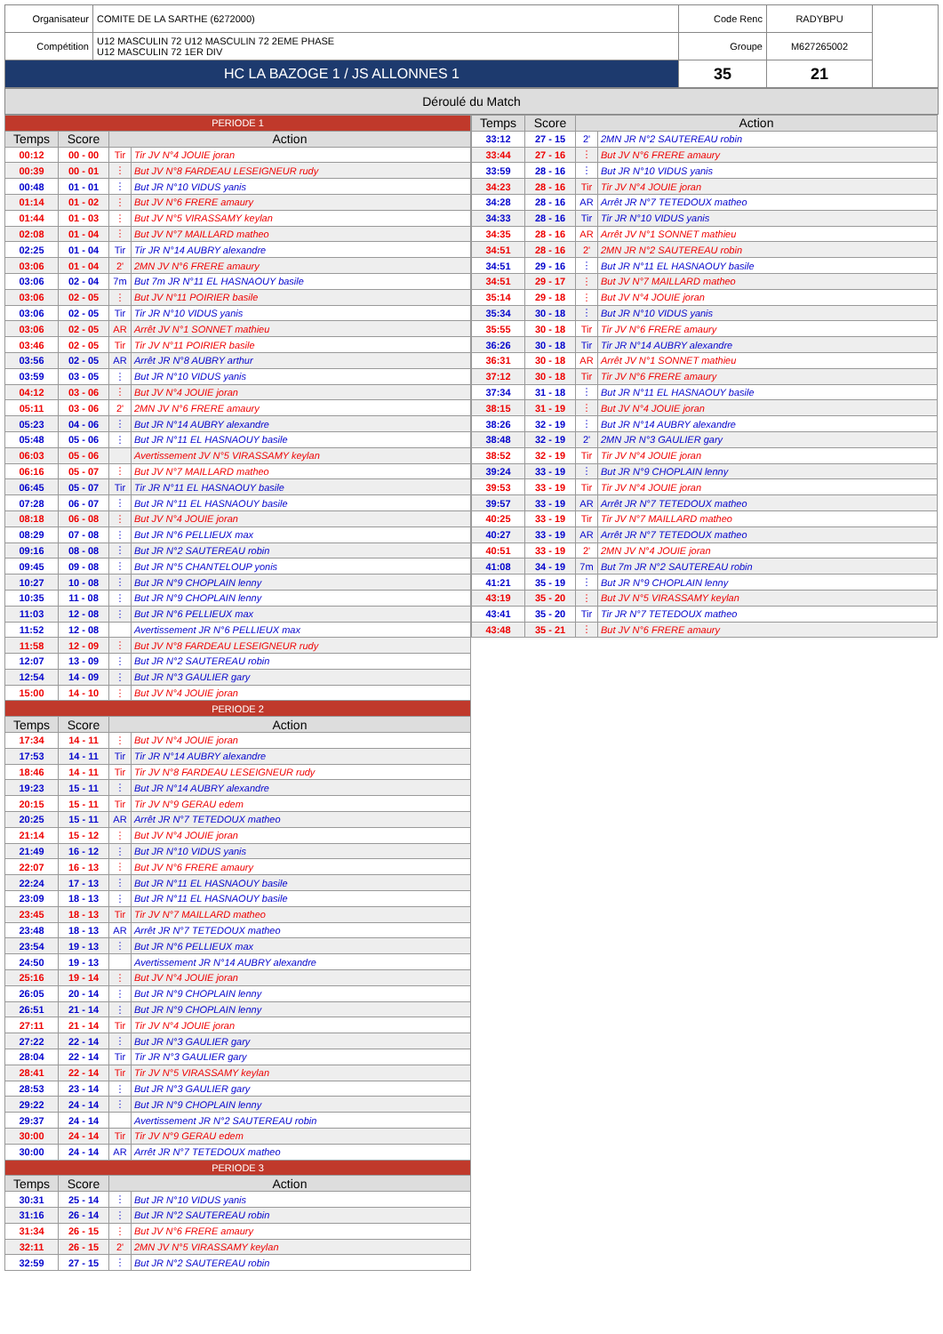| Organisateur | COMITE DE LA SARTHE (6272000) | Code Renc | RADYBPU | |
| Compétition | U12 MASCULIN 72 U12 MASCULIN 72 2EME PHASE U12 MASCULIN 72 1ER DIV | Groupe | M627265002 | |
| HC LA BAZOGE 1 / JS ALLONNES 1 | | 35 | 21 | |
Déroulé du Match
| PERIODE 1 | | | |
| Temps | Score | Action | |
| 00:12 | 00 - 00 | Tir | Tir JV N°4 JOUIE joran |
| 00:39 | 00 - 01 | ⋮ | But JV N°8 FARDEAU LESEIGNEUR rudy |
| 00:48 | 01 - 01 | ⋮ | But JR N°10 VIDUS yanis |
| 01:14 | 01 - 02 | ⋮ | But JV N°6 FRERE amaury |
| 01:44 | 01 - 03 | ⋮ | But JV N°5 VIRASSAMY keylan |
| 02:08 | 01 - 04 | ⋮ | But JV N°7 MAILLARD matheo |
| 02:25 | 01 - 04 | Tir | Tir JR N°14 AUBRY alexandre |
| 03:06 | 01 - 04 | 2' | 2MN JV N°6 FRERE amaury |
| 03:06 | 02 - 04 | 7m | But 7m JR N°11 EL HASNAOUY basile |
| 03:06 | 02 - 05 | ⋮ | But JV N°11 POIRIER basile |
| 03:06 | 02 - 05 | Tir | Tir JR N°10 VIDUS yanis |
| 03:06 | 02 - 05 | AR | Arrêt JV N°1 SONNET mathieu |
| 03:46 | 02 - 05 | Tir | Tir JV N°11 POIRIER basile |
| 03:56 | 02 - 05 | AR | Arrêt JR N°8 AUBRY arthur |
| 03:59 | 03 - 05 | ⋮ | But JR N°10 VIDUS yanis |
| 04:12 | 03 - 06 | ⋮ | But JV N°4 JOUIE joran |
| 05:11 | 03 - 06 | 2' | 2MN JV N°6 FRERE amaury |
| 05:23 | 04 - 06 | ⋮ | But JR N°14 AUBRY alexandre |
| 05:48 | 05 - 06 | ⋮ | But JR N°11 EL HASNAOUY basile |
| 06:03 | 05 - 06 | | Avertissement JV N°5 VIRASSAMY keylan |
| 06:16 | 05 - 07 | ⋮ | But JV N°7 MAILLARD matheo |
| 06:45 | 05 - 07 | Tir | Tir JR N°11 EL HASNAOUY basile |
| 07:28 | 06 - 07 | ⋮ | But JR N°11 EL HASNAOUY basile |
| 08:18 | 06 - 08 | ⋮ | But JV N°4 JOUIE joran |
| 08:29 | 07 - 08 | ⋮ | But JR N°6 PELLIEUX max |
| 09:16 | 08 - 08 | ⋮ | But JR N°2 SAUTEREAU robin |
| 09:45 | 09 - 08 | ⋮ | But JR N°5 CHANTELOUP yonis |
| 10:27 | 10 - 08 | ⋮ | But JR N°9 CHOPLAIN lenny |
| 10:35 | 11 - 08 | ⋮ | But JR N°9 CHOPLAIN lenny |
| 11:03 | 12 - 08 | ⋮ | But JR N°6 PELLIEUX max |
| 11:52 | 12 - 08 | | Avertissement JR N°6 PELLIEUX max |
| 11:58 | 12 - 09 | ⋮ | But JV N°8 FARDEAU LESEIGNEUR rudy |
| 12:07 | 13 - 09 | ⋮ | But JR N°2 SAUTEREAU robin |
| 12:54 | 14 - 09 | ⋮ | But JR N°3 GAULIER gary |
| 15:00 | 14 - 10 | ⋮ | But JV N°4 JOUIE joran |
| PERIODE 2 | | | |
| Temps | Score | Action | |
| 17:34 | 14 - 11 | ⋮ | But JV N°4 JOUIE joran |
| 17:53 | 14 - 11 | Tir | Tir JR N°14 AUBRY alexandre |
| 18:46 | 14 - 11 | Tir | Tir JV N°8 FARDEAU LESEIGNEUR rudy |
| 19:23 | 15 - 11 | ⋮ | But JR N°14 AUBRY alexandre |
| 20:15 | 15 - 11 | Tir | Tir JV N°9 GERAU edem |
| 20:25 | 15 - 11 | AR | Arrêt JR N°7 TETEDOUX matheo |
| 21:14 | 15 - 12 | ⋮ | But JV N°4 JOUIE joran |
| 21:49 | 16 - 12 | ⋮ | But JR N°10 VIDUS yanis |
| 22:07 | 16 - 13 | ⋮ | But JV N°6 FRERE amaury |
| 22:24 | 17 - 13 | ⋮ | But JR N°11 EL HASNAOUY basile |
| 23:09 | 18 - 13 | ⋮ | But JR N°11 EL HASNAOUY basile |
| 23:45 | 18 - 13 | Tir | Tir JV N°7 MAILLARD matheo |
| 23:48 | 18 - 13 | AR | Arrêt JR N°7 TETEDOUX matheo |
| 23:54 | 19 - 13 | ⋮ | But JR N°6 PELLIEUX max |
| 24:50 | 19 - 13 | | Avertissement JR N°14 AUBRY alexandre |
| 25:16 | 19 - 14 | ⋮ | But JV N°4 JOUIE joran |
| 26:05 | 20 - 14 | ⋮ | But JR N°9 CHOPLAIN lenny |
| 26:51 | 21 - 14 | ⋮ | But JR N°9 CHOPLAIN lenny |
| 27:11 | 21 - 14 | Tir | Tir JV N°4 JOUIE joran |
| 27:22 | 22 - 14 | ⋮ | But JR N°3 GAULIER gary |
| 28:04 | 22 - 14 | Tir | Tir JR N°3 GAULIER gary |
| 28:41 | 22 - 14 | Tir | Tir JV N°5 VIRASSAMY keylan |
| 28:53 | 23 - 14 | ⋮ | But JR N°3 GAULIER gary |
| 29:22 | 24 - 14 | ⋮ | But JR N°9 CHOPLAIN lenny |
| 29:37 | 24 - 14 | | Avertissement JR N°2 SAUTEREAU robin |
| 30:00 | 24 - 14 | Tir | Tir JV N°9 GERAU edem |
| 30:00 | 24 - 14 | AR | Arrêt JR N°7 TETEDOUX matheo |
| PERIODE 3 | | | |
| Temps | Score | Action | |
| 30:31 | 25 - 14 | ⋮ | But JR N°10 VIDUS yanis |
| 31:16 | 26 - 14 | ⋮ | But JR N°2 SAUTEREAU robin |
| 31:34 | 26 - 15 | ⋮ | But JV N°6 FRERE amaury |
| 32:11 | 26 - 15 | 2' | 2MN JV N°5 VIRASSAMY keylan |
| 32:59 | 27 - 15 | ⋮ | But JR N°2 SAUTEREAU robin |
| Temps | Score | Action | |
| --- | --- | --- | --- |
| 33:12 | 27 - 15 | 2' | 2MN JR N°2 SAUTEREAU robin |
| 33:44 | 27 - 16 | ⋮ | But JV N°6 FRERE amaury |
| 33:59 | 28 - 16 | ⋮ | But JR N°10 VIDUS yanis |
| 34:23 | 28 - 16 | Tir | Tir JV N°4 JOUIE joran |
| 34:28 | 28 - 16 | AR | Arrêt JR N°7 TETEDOUX matheo |
| 34:33 | 28 - 16 | Tir | Tir JR N°10 VIDUS yanis |
| 34:35 | 28 - 16 | AR | Arrêt JV N°1 SONNET mathieu |
| 34:51 | 28 - 16 | 2' | 2MN JR N°2 SAUTEREAU robin |
| 34:51 | 29 - 16 | ⋮ | But JR N°11 EL HASNAOUY basile |
| 34:51 | 29 - 17 | ⋮ | But JV N°7 MAILLARD matheo |
| 35:14 | 29 - 18 | ⋮ | But JV N°4 JOUIE joran |
| 35:34 | 30 - 18 | ⋮ | But JR N°10 VIDUS yanis |
| 35:55 | 30 - 18 | Tir | Tir JV N°6 FRERE amaury |
| 36:26 | 30 - 18 | Tir | Tir JR N°14 AUBRY alexandre |
| 36:31 | 30 - 18 | AR | Arrêt JV N°1 SONNET mathieu |
| 37:12 | 30 - 18 | Tir | Tir JV N°6 FRERE amaury |
| 37:34 | 31 - 18 | ⋮ | But JR N°11 EL HASNAOUY basile |
| 38:15 | 31 - 19 | ⋮ | But JV N°4 JOUIE joran |
| 38:26 | 32 - 19 | ⋮ | But JR N°14 AUBRY alexandre |
| 38:48 | 32 - 19 | 2' | 2MN JR N°3 GAULIER gary |
| 38:52 | 32 - 19 | Tir | Tir JV N°4 JOUIE joran |
| 39:24 | 33 - 19 | ⋮ | But JR N°9 CHOPLAIN lenny |
| 39:53 | 33 - 19 | Tir | Tir JV N°4 JOUIE joran |
| 39:57 | 33 - 19 | AR | Arrêt JR N°7 TETEDOUX matheo |
| 40:25 | 33 - 19 | Tir | Tir JV N°7 MAILLARD matheo |
| 40:27 | 33 - 19 | AR | Arrêt JR N°7 TETEDOUX matheo |
| 40:51 | 33 - 19 | 2' | 2MN JV N°4 JOUIE joran |
| 41:08 | 34 - 19 | 7m | But 7m JR N°2 SAUTEREAU robin |
| 41:21 | 35 - 19 | ⋮ | But JR N°9 CHOPLAIN lenny |
| 43:19 | 35 - 20 | ⋮ | But JV N°5 VIRASSAMY keylan |
| 43:41 | 35 - 20 | Tir | Tir JR N°7 TETEDOUX matheo |
| 43:48 | 35 - 21 | ⋮ | But JV N°6 FRERE amaury |